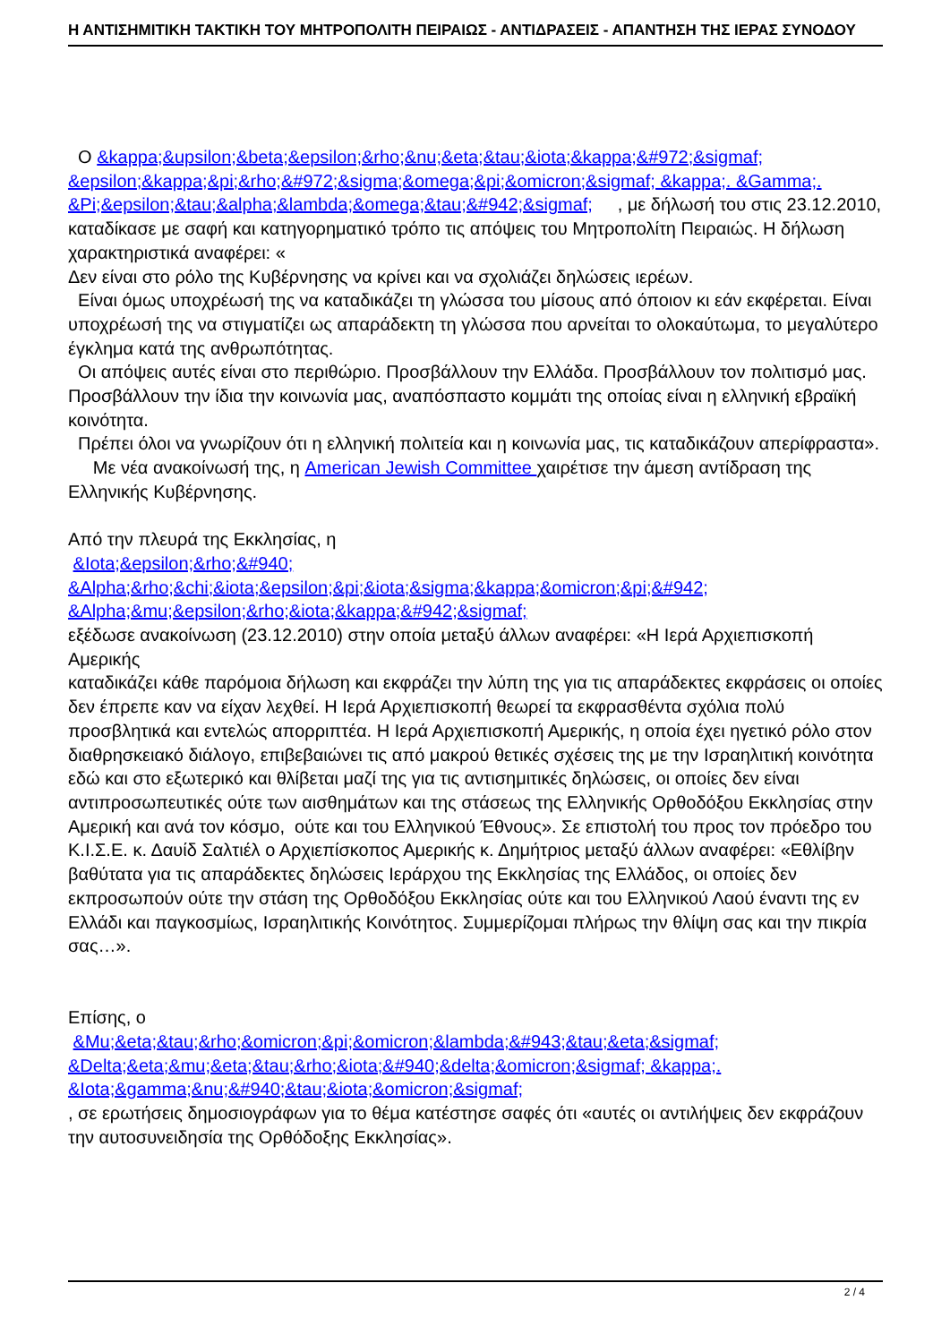Η ΑΝΤΙΣΗΜΙΤΙΚΗ ΤΑΚΤΙΚΗ ΤΟΥ ΜΗΤΡΟΠΟΛΙΤΗ ΠΕΙΡΑΙΩΣ - ΑΝΤΙΔΡΑΣΕΙΣ - ΑΠΑΝΤΗΣΗ ΤΗΣ ΙΕΡΑΣ ΣΥΝΟΔΟΥ
Ο &kappa;&upsilon;&beta;&epsilon;&rho;&nu;&eta;&tau;&iota;&kappa;&#972;&sigmaf; &epsilon;&kappa;&pi;&rho;&#972;&sigma;&omega;&pi;&omicron;&sigmaf; &kappa;. &Gamma;. &Pi;&epsilon;&tau;&alpha;&lambda;&omega;&tau;&#942;&sigmaf; , με δήλωσή του στις 23.12.2010, καταδίκασε με σαφή και κατηγορηματικό τρόπο τις απόψεις του Μητροπολίτη Πειραιώς. Η δήλωση χαρακτηριστικά αναφέρει: «
Δεν είναι στο ρόλο της Κυβέρνησης να κρίνει και να σχολιάζει δηλώσεις ιερέων.
Είναι όμως υποχρέωσή της να καταδικάζει τη γλώσσα του μίσους από όποιον κι εάν εκφέρεται. Είναι υποχρέωσή της να στιγματίζει ως απαράδεκτη τη γλώσσα που αρνείται το ολοκαύτωμα, το μεγαλύτερο έγκλημα κατά της ανθρωπότητας.
Οι απόψεις αυτές είναι στο περιθώριο. Προσβάλλουν την Ελλάδα. Προσβάλλουν τον πολιτισμό μας. Προσβάλλουν την ίδια την κοινωνία μας, αναπόσπαστο κομμάτι της οποίας είναι η ελληνική εβραϊκή κοινότητα.
Πρέπει όλοι να γνωρίζουν ότι η ελληνική πολιτεία και η κοινωνία μας, τις καταδικάζουν απερίφραστα». Με νέα ανακοίνωσή της, η American Jewish Committee χαιρέτισε την άμεση αντίδραση της Ελληνικής Κυβέρνησης.
Από την πλευρά της Εκκλησίας, η
&Iota;&epsilon;&rho;&#940;
&Alpha;&rho;&chi;&iota;&epsilon;&pi;&iota;&sigma;&kappa;&omicron;&pi;&#942;
&Alpha;&mu;&epsilon;&rho;&iota;&kappa;&#942;&sigmaf;
εξέδωσε ανακοίνωση (23.12.2010) στην οποία μεταξύ άλλων αναφέρει: «Η Ιερά Αρχιεπισκοπή Αμερικής
καταδικάζει κάθε παρόμοια δήλωση και εκφράζει την λύπη της για τις απαράδεκτες εκφράσεις οι οποίες δεν έπρεπε καν να είχαν λεχθεί. Η Ιερά Αρχιεπισκοπή θεωρεί τα εκφρασθέντα σχόλια πολύ προσβλητικά και εντελώς απορριπτέα. Η Ιερά Αρχιεπισκοπή Αμερικής, η οποία έχει ηγετικό ρόλο στον διαθρησκειακό διάλογο, επιβεβαιώνει τις από μακρού θετικές σχέσεις της με την Ισραηλιτική κοινότητα εδώ και στο εξωτερικό και θλίβεται μαζί της για τις αντισημιτικές δηλώσεις, οι οποίες δεν είναι αντιπροσωπευτικές ούτε των αισθημάτων και της στάσεως της Ελληνικής Ορθοδόξου Εκκλησίας στην Αμερική και ανά τον κόσμο, ούτε και του Ελληνικού Έθνους». Σε επιστολή του προς τον πρόεδρο του Κ.Ι.Σ.Ε. κ. Δαυίδ Σαλτιέλ ο Αρχιεπίσκοπος Αμερικής κ. Δημήτριος μεταξύ άλλων αναφέρει: «Εθλίβην βαθύτατα για τις απαράδεκτες δηλώσεις Ιεράρχου της Εκκλησίας της Ελλάδος, οι οποίες δεν εκπροσωπούν ούτε την στάση της Ορθοδόξου Εκκλησίας ούτε και του Ελληνικού Λαού έναντι της εν Ελλάδι και παγκοσμίως, Ισραηλιτικής Κοινότητος. Συμμερίζομαι πλήρως την θλίψη σας και την πικρία σας…».
Επίσης, ο
&Mu;&eta;&tau;&rho;&omicron;&pi;&omicron;&lambda;&#943;&tau;&eta;&sigmaf;
&Delta;&eta;&mu;&eta;&tau;&rho;&iota;&#940;&delta;&omicron;&sigmaf; &kappa;.
&Iota;&gamma;&nu;&#940;&tau;&iota;&omicron;&sigmaf;
, σε ερωτήσεις δημοσιογράφων για το θέμα κατέστησε σαφές ότι «αυτές οι αντιλήψεις δεν εκφράζουν την αυτοσυνειδησία της Ορθόδοξης Εκκλησίας».
2 / 4